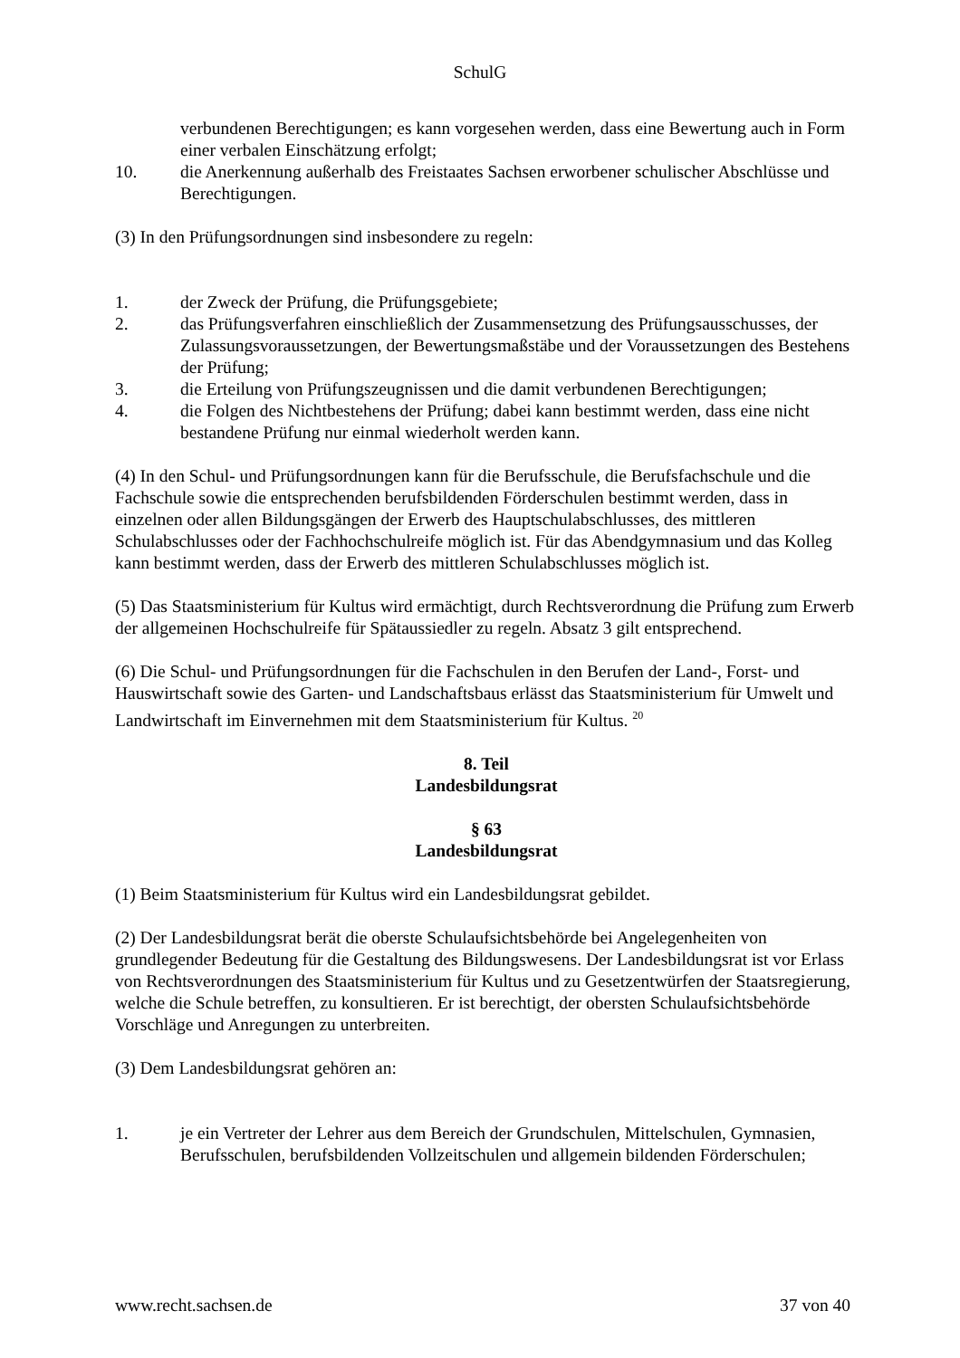SchulG
verbundenen Berechtigungen; es kann vorgesehen werden, dass eine Bewertung auch in Form einer verbalen Einschätzung erfolgt;
10. die Anerkennung außerhalb des Freistaates Sachsen erworbener schulischer Abschlüsse und Berechtigungen.
(3) In den Prüfungsordnungen sind insbesondere zu regeln:
1. der Zweck der Prüfung, die Prüfungsgebiete;
2. das Prüfungsverfahren einschließlich der Zusammensetzung des Prüfungsausschusses, der Zulassungsvoraussetzungen, der Bewertungsmaßstäbe und der Voraussetzungen des Bestehens der Prüfung;
3. die Erteilung von Prüfungszeugnissen und die damit verbundenen Berechtigungen;
4. die Folgen des Nichtbestehens der Prüfung; dabei kann bestimmt werden, dass eine nicht bestandene Prüfung nur einmal wiederholt werden kann.
(4) In den Schul- und Prüfungsordnungen kann für die Berufsschule, die Berufsfachschule und die Fachschule sowie die entsprechenden berufsbildenden Förderschulen bestimmt werden, dass in einzelnen oder allen Bildungsgängen der Erwerb des Hauptschulabschlusses, des mittleren Schulabschlusses oder der Fachhochschulreife möglich ist. Für das Abendgymnasium und das Kolleg kann bestimmt werden, dass der Erwerb des mittleren Schulabschlusses möglich ist.
(5) Das Staatsministerium für Kultus wird ermächtigt, durch Rechtsverordnung die Prüfung zum Erwerb der allgemeinen Hochschulreife für Spätaussiedler zu regeln. Absatz 3 gilt entsprechend.
(6) Die Schul- und Prüfungsordnungen für die Fachschulen in den Berufen der Land-, Forst- und Hauswirtschaft sowie des Garten- und Landschaftsbaus erlässt das Staatsministerium für Umwelt und Landwirtschaft im Einvernehmen mit dem Staatsministerium für Kultus. <sup>20</sup>
8. Teil
Landesbildungsrat
§ 63
Landesbildungsrat
(1) Beim Staatsministerium für Kultus wird ein Landesbildungsrat gebildet.
(2) Der Landesbildungsrat berät die oberste Schulaufsichtsbehörde bei Angelegenheiten von grundlegender Bedeutung für die Gestaltung des Bildungswesens. Der Landesbildungsrat ist vor Erlass von Rechtsverordnungen des Staatsministerium für Kultus und zu Gesetzentwürfen der Staatsregierung, welche die Schule betreffen, zu konsultieren. Er ist berechtigt, der obersten Schulaufsichtsbehörde Vorschläge und Anregungen zu unterbreiten.
(3) Dem Landesbildungsrat gehören an:
1. je ein Vertreter der Lehrer aus dem Bereich der Grundschulen, Mittelschulen, Gymnasien, Berufsschulen, berufsbildenden Vollzeitschulen und allgemein bildenden Förderschulen;
www.recht.sachsen.de 37 von 40